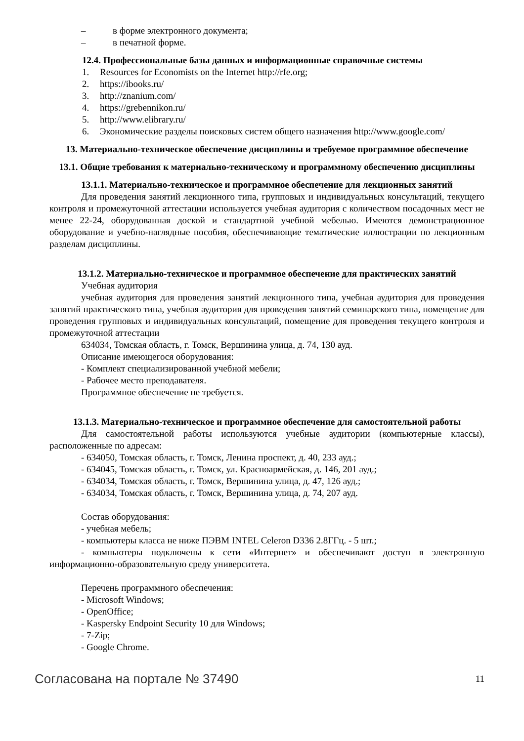– в форме электронного документа;
– в печатной форме.
12.4. Профессиональные базы данных и информационные справочные системы
1. Resources for Economists on the Internet http://rfe.org;
2. https://ibooks.ru/
3. http://znanium.com/
4. https://grebennikon.ru/
5. http://www.elibrary.ru/
6. Экономические разделы поисковых систем общего назначения http://www.google.com/
13. Материально-техническое обеспечение дисциплины и требуемое программное обеспечение
13.1. Общие требования к материально-техническому и программному обеспечению дисциплины
13.1.1. Материально-техническое и программное обеспечение для лекционных занятий
Для проведения занятий лекционного типа, групповых и индивидуальных консультаций, текущего контроля и промежуточной аттестации используется учебная аудитория с количеством посадочных мест не менее 22-24, оборудованная доской и стандартной учебной мебелью. Имеются демонстрационное оборудование и учебно-наглядные пособия, обеспечивающие тематические иллюстрации по лекционным разделам дисциплины.
13.1.2. Материально-техническое и программное обеспечение для практических занятий
Учебная аудитория
учебная аудитория для проведения занятий лекционного типа, учебная аудитория для проведения занятий практического типа, учебная аудитория для проведения занятий семинарского типа, помещение для проведения групповых и индивидуальных консультаций, помещение для проведения текущего контроля и промежуточной аттестации
634034, Томская область, г. Томск, Вершинина улица, д. 74, 130 ауд.
Описание имеющегося оборудования:
- Комплект специализированной учебной мебели;
- Рабочее место преподавателя.
Программное обеспечение не требуется.
13.1.3. Материально-техническое и программное обеспечение для самостоятельной работы
Для самостоятельной работы используются учебные аудитории (компьютерные классы), расположенные по адресам:
- 634050, Томская область, г. Томск, Ленина проспект, д. 40, 233 ауд.;
- 634045, Томская область, г. Томск, ул. Красноармейская, д. 146, 201 ауд.;
- 634034, Томская область, г. Томск, Вершинина улица, д. 47, 126 ауд.;
- 634034, Томская область, г. Томск, Вершинина улица, д. 74, 207 ауд.
Состав оборудования:
- учебная мебель;
- компьютеры класса не ниже ПЭВМ INTEL Celeron D336 2.8ГГц. - 5 шт.;
- компьютеры подключены к сети «Интернет» и обеспечивают доступ в электронную информационно-образовательную среду университета.
Перечень программного обеспечения:
- Microsoft Windows;
- OpenOffice;
- Kaspersky Endpoint Security 10 для Windows;
- 7-Zip;
- Google Chrome.
Согласована на портале № 37490 11